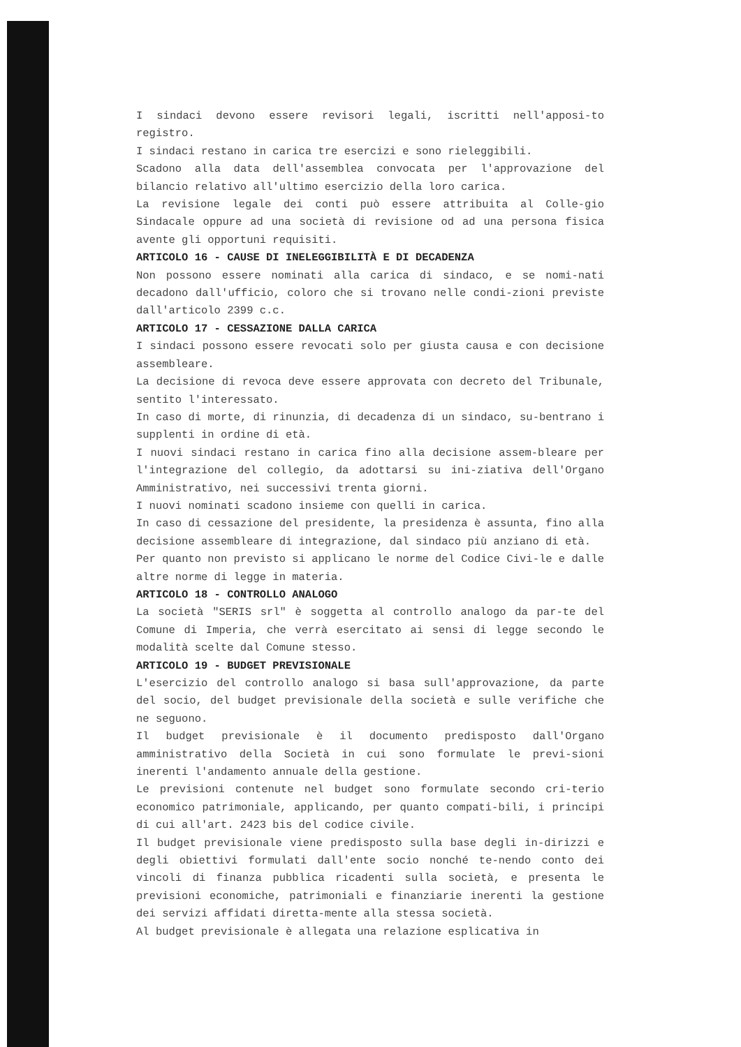I sindaci devono essere revisori legali, iscritti nell'apposi-to registro.
I sindaci restano in carica tre esercizi e sono rieleggibili.
Scadono alla data dell'assemblea convocata per l'approvazione del bilancio relativo all'ultimo esercizio della loro carica.
La revisione legale dei conti può essere attribuita al Colle-gio Sindacale oppure ad una società di revisione od ad una persona fisica avente gli opportuni requisiti.
ARTICOLO 16 - CAUSE DI INELEGGIBILITÀ E DI DECADENZA
Non possono essere nominati alla carica di sindaco, e se nomi-nati decadono dall'ufficio, coloro che si trovano nelle condi-zioni previste dall'articolo 2399 c.c.
ARTICOLO 17 - CESSAZIONE DALLA CARICA
I sindaci possono essere revocati solo per giusta causa e con decisione assembleare.
La decisione di revoca deve essere approvata con decreto del Tribunale, sentito l'interessato.
In caso di morte, di rinunzia, di decadenza di un sindaco, su-bentrano i supplenti in ordine di età.
I nuovi sindaci restano in carica fino alla decisione assem-bleare per l'integrazione del collegio, da adottarsi su ini-ziativa dell'Organo Amministrativo, nei successivi trenta giorni.
I nuovi nominati scadono insieme con quelli in carica.
In caso di cessazione del presidente, la presidenza è assunta, fino alla decisione assembleare di integrazione, dal sindaco più anziano di età.
Per quanto non previsto si applicano le norme del Codice Civi-le e dalle altre norme di legge in materia.
ARTICOLO 18 - CONTROLLO ANALOGO
La società "SERIS srl" è soggetta al controllo analogo da par-te del Comune di Imperia, che verrà esercitato ai sensi di legge secondo le modalità scelte dal Comune stesso.
ARTICOLO 19 - BUDGET PREVISIONALE
L'esercizio del controllo analogo si basa sull'approvazione, da parte del socio, del budget previsionale della società e sulle verifiche che ne seguono.
Il budget previsionale è il documento predisposto dall'Organo amministrativo della Società in cui sono formulate le previ-sioni inerenti l'andamento annuale della gestione.
Le previsioni contenute nel budget sono formulate secondo cri-terio economico patrimoniale, applicando, per quanto compati-bili, i principi di cui all'art. 2423 bis del codice civile.
Il budget previsionale viene predisposto sulla base degli in-dirizzi e degli obiettivi formulati dall'ente socio nonché te-nendo conto dei vincoli di finanza pubblica ricadenti sulla società, e presenta le previsioni economiche, patrimoniali e finanziarie inerenti la gestione dei servizi affidati diretta-mente alla stessa società.
Al budget previsionale è allegata una relazione esplicativa in